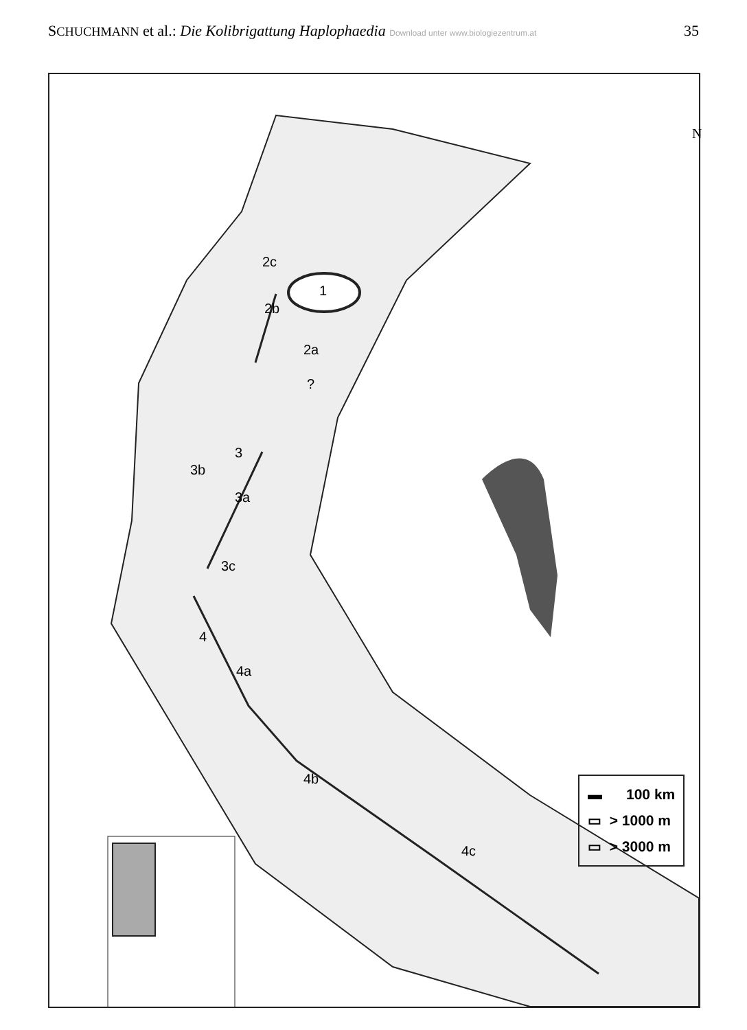SCHUCHMANN et al.: Die Kolibrigattung Haplophaedia Download unter www.biologiezentrum.at
35
N
1
2c
2b
2a
?
3
3b
3a
3c
4
4a
4b
4c
▬ 100 km
▭ > 1000 m
▭ > 3000 m